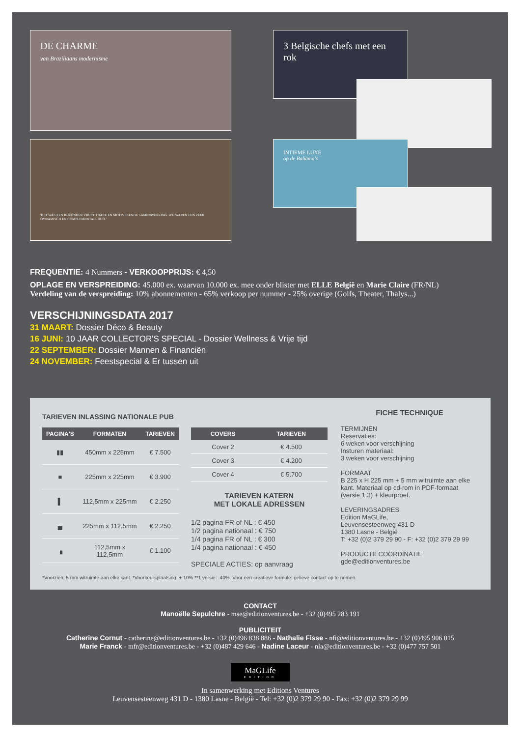DE CHARME
van Braziliaans modernisme
3 Belgische chefs met een rok
'HET WAS EEN BIJZONDER VRUCHTBARE EN MOTIVERENDE SAMENWERKING. WIJ WAREN EEN ZEER DYNAMISCH EN COMPLEMENTAIR DUO.'
INTIEME LUXE
op de Bahama's
FREQUENTIE: 4 Nummers - VERKOOPPRIJS: € 4,50
OPLAGE EN VERSPREIDING: 45.000 ex. waarvan 10.000 ex. mee onder blister met ELLE België en Marie Claire (FR/NL)
Verdeling van de verspreiding: 10% abonnementen - 65% verkoop per nummer - 25% overige (Golfs, Theater, Thalys...)
VERSCHIJNINGSDATA 2017
31 MAART: Dossier Déco & Beauty
16 JUNI: 10 JAAR COLLECTOR'S SPECIAL - Dossier Wellness & Vrije tijd
22 SEPTEMBER: Dossier Mannen & Financiën
24 NOVEMBER: Feestspecial & Er tussen uit
TARIEVEN INLASSING NATIONALE PUB
| PAGINA'S | FORMATEN | TARIEVEN |
| --- | --- | --- |
| ▮▮ | 450mm x 225mm | € 7.500 |
| ■ | 225mm x 225mm | € 3.900 |
| ▌ | 112,5mm x 225mm | € 2.250 |
| ▄ | 225mm x 112,5mm | € 2.250 |
| ▗ | 112,5mm x 112,5mm | € 1.100 |
| COVERS | TARIEVEN |
| --- | --- |
| Cover 2 | € 4.500 |
| Cover 3 | € 4.200 |
| Cover 4 | € 5.700 |
TARIEVEN KATERN
MET LOKALE ADRESSEN
1/2 pagina FR of NL : € 450
1/2 pagina nationaal : € 750
1/4 pagina FR of NL : € 300
1/4 pagina nationaal : € 450
SPECIALE ACTIES: op aanvraag
FICHE TECHNIQUE
TERMIJNEN
Reservaties:
6 weken voor verschijning
Insturen materiaal:
3 weken voor verschijning
FORMAAT
B 225 x H 225 mm + 5 mm witruimte aan elke kant. Materiaal op cd-rom in PDF-formaat (versie 1.3) + kleurproef.
LEVERINGSADRES
Edition MaGLife,
Leuvensesteenweg 431 D
1380 Lasne - België
T: +32 (0)2 379 29 90 - F: +32 (0)2 379 29 99
PRODUCTIECOÖRDINATIE
gde@editionventures.be
*Voorzien: 5 mm witruimte aan elke kant. *Voorkeursplaatsing: + 10% **1 versie: -40%. Voor een creatieve formule: gelieve contact op te nemen.
CONTACT
Manoëlle Sepulchre - mse@editionventures.be - +32 (0)495 283 191
PUBLICITEIT
Catherine Cornut - catherine@editionventures.be - +32 (0)496 838 886 - Nathalie Fisse - nfi@editionventures.be - +32 (0)495 906 015
Marie Franck - mfr@editionventures.be - +32 (0)487 429 646 - Nadine Laceur - nla@editionventures.be - +32 (0)477 757 501
MaGLife
EDITION
In samenwerking met Editions Ventures
Leuvensesteenweg 431 D - 1380 Lasne - België - Tel: +32 (0)2 379 29 90 - Fax: +32 (0)2 379 29 99